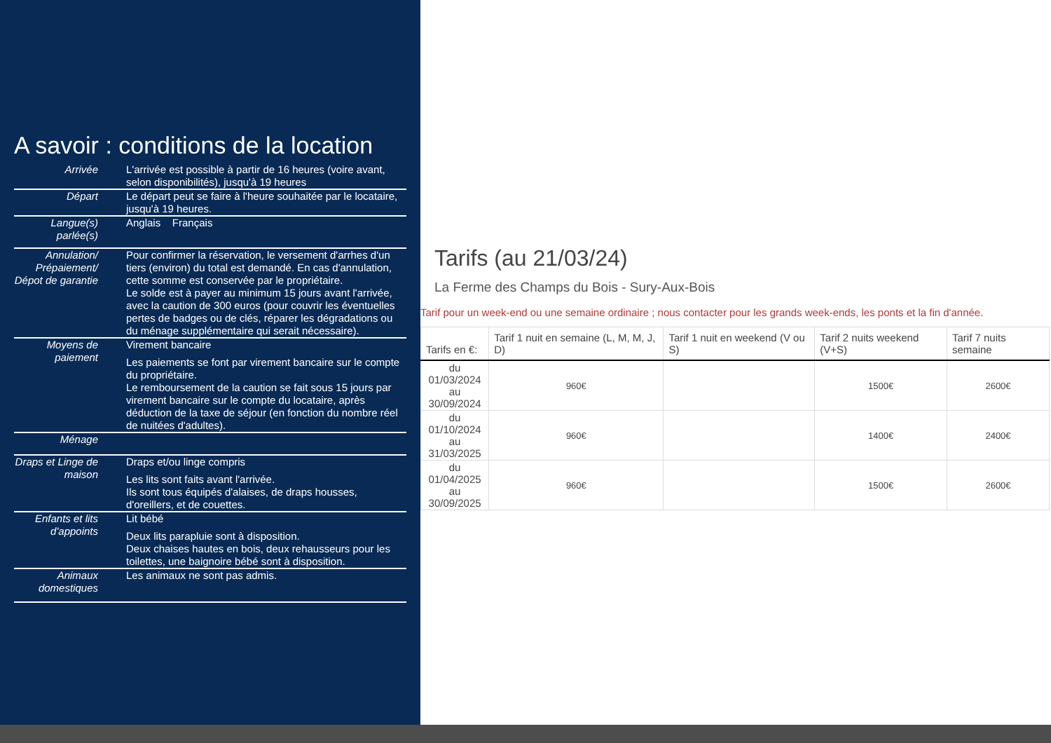A savoir : conditions de la location
| Arrivée | L'arrivée est possible à partir de 16 heures (voire avant, selon disponibilités), jusqu'à 19 heures |
| Départ | Le départ peut se faire à l'heure souhaitée par le locataire, jusqu'à 19 heures. |
| Langue(s) parlée(s) | Anglais Français |
| Annulation/ Prépaiement/ Dépot de garantie | Pour confirmer la réservation, le versement d'arrhes d'un tiers (environ) du total est demandé. En cas d'annulation, cette somme est conservée par le propriétaire. Le solde est à payer au minimum 15 jours avant l'arrivée, avec la caution de 300 euros (pour couvrir les éventuelles pertes de badges ou de clés, réparer les dégradations ou du ménage supplémentaire qui serait nécessaire). |
| Moyens de paiement | Virement bancaire Les paiements se font par virement bancaire sur le compte du propriétaire. Le remboursement de la caution se fait sous 15 jours par virement bancaire sur le compte du locataire, après déduction de la taxe de séjour (en fonction du nombre réel de nuitées d'adultes). |
| Ménage | |
| Draps et Linge de maison | Draps et/ou linge compris Les lits sont faits avant l'arrivée. Ils sont tous équipés d'alaises, de draps housses, d'oreillers, et de couettes. |
| Enfants et lits d'appoints | Lit bébé Deux lits parapluie sont à disposition. Deux chaises hautes en bois, deux rehausseurs pour les toilettes, une baignoire bébé sont à disposition. |
| Animaux domestiques | Les animaux ne sont pas admis. |
Tarifs (au 21/03/24)
La Ferme des Champs du Bois - Sury-Aux-Bois
Tarif pour un week-end ou une semaine ordinaire ; nous contacter pour les grands week-ends, les ponts et la fin d'année.
| Tarifs en €: | Tarif 1 nuit en semaine (L, M, M, J, D) | Tarif 1 nuit en weekend (V ou S) | Tarif 2 nuits weekend (V+S) | Tarif 7 nuits semaine |
| --- | --- | --- | --- | --- |
| du 01/03/2024 au 30/09/2024 | 960€ | | 1500€ | 2600€ |
| du 01/10/2024 au 31/03/2025 | 960€ | | 1400€ | 2400€ |
| du 01/04/2025 au 30/09/2025 | 960€ | | 1500€ | 2600€ |